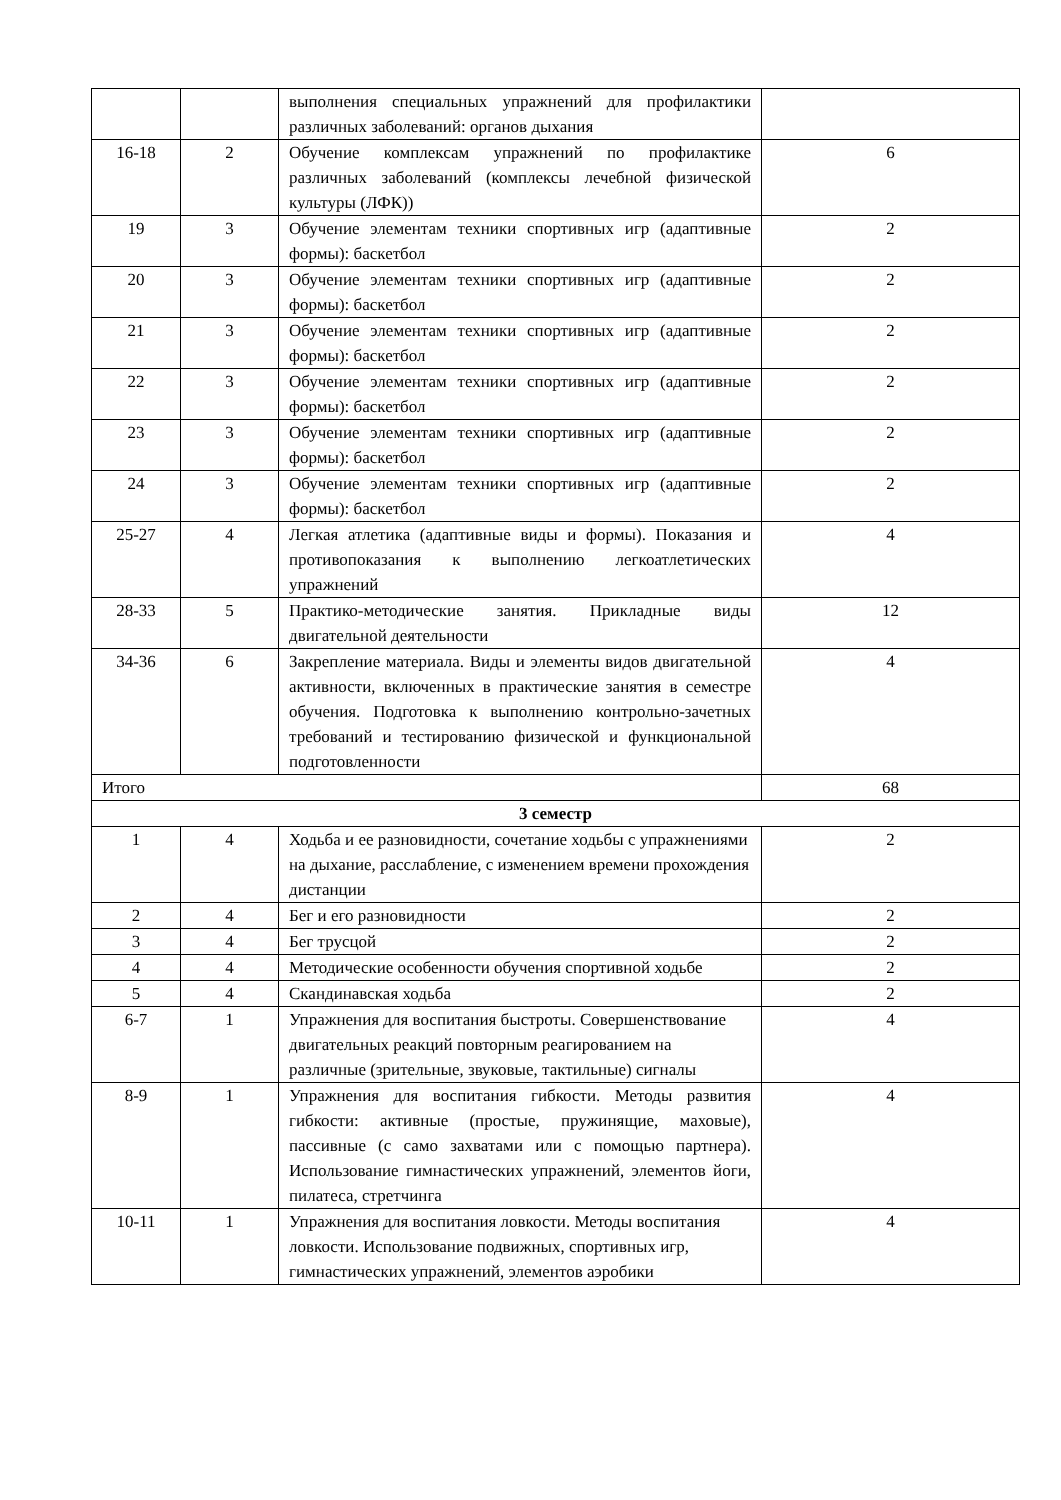| | | выполнения специальных упражнений для профилактики различных заболеваний: органов дыхания | |
| 16-18 | 2 | Обучение комплексам упражнений по профилактике различных заболеваний (комплексы лечебной физической культуры (ЛФК)) | 6 |
| 19 | 3 | Обучение элементам техники спортивных игр (адаптивные формы): баскетбол | 2 |
| 20 | 3 | Обучение элементам техники спортивных игр (адаптивные формы): баскетбол | 2 |
| 21 | 3 | Обучение элементам техники спортивных игр (адаптивные формы): баскетбол | 2 |
| 22 | 3 | Обучение элементам техники спортивных игр (адаптивные формы): баскетбол | 2 |
| 23 | 3 | Обучение элементам техники спортивных игр (адаптивные формы): баскетбол | 2 |
| 24 | 3 | Обучение элементам техники спортивных игр (адаптивные формы): баскетбол | 2 |
| 25-27 | 4 | Легкая атлетика (адаптивные виды и формы). Показания и противопоказания к выполнению легкоатлетических упражнений | 4 |
| 28-33 | 5 | Практико-методические занятия. Прикладные виды двигательной деятельности | 12 |
| 34-36 | 6 | Закрепление материала. Виды и элементы видов двигательной активности, включенных в практические занятия в семестре обучения. Подготовка к выполнению контрольно-зачетных требований и тестированию физической и функциональной подготовленности | 4 |
| Итого | | | 68 |
| 3 семестр | | | |
| 1 | 4 | Ходьба и ее разновидности, сочетание ходьбы с упражнениями на дыхание, расслабление, с изменением времени прохождения дистанции | 2 |
| 2 | 4 | Бег и его разновидности | 2 |
| 3 | 4 | Бег трусцой | 2 |
| 4 | 4 | Методические особенности обучения спортивной ходьбе | 2 |
| 5 | 4 | Скандинавская ходьба | 2 |
| 6-7 | 1 | Упражнения для воспитания быстроты. Совершенствование двигательных реакций повторным реагированием на различные (зрительные, звуковые, тактильные) сигналы | 4 |
| 8-9 | 1 | Упражнения для воспитания гибкости. Методы развития гибкости: активные (простые, пружинящие, маховые), пассивные (с само захватами или с помощью партнера). Использование гимнастических упражнений, элементов йоги, пилатеса, стретчинга | 4 |
| 10-11 | 1 | Упражнения для воспитания ловкости. Методы воспитания ловкости. Использование подвижных, спортивных игр, гимнастических упражнений, элементов аэробики | 4 |